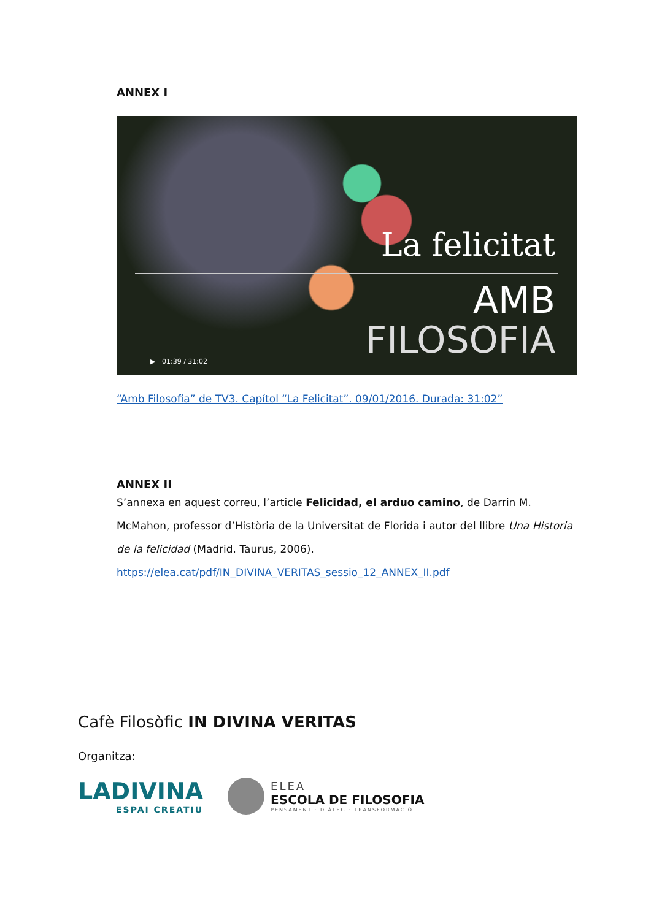ANNEX I
La felicitat
AMB
FILOSOFIA ▶ 01:39 / 31:02
“Amb Filosofia” de TV3. Capítol “La Felicitat”. 09/01/2016. Durada: 31:02”
ANNEX II
S’annexa en aquest correu, l’article Felicidad, el arduo camino, de Darrin M. McMahon, professor d’Història de la Universitat de Florida i autor del llibre Una Historia de la felicidad (Madrid. Taurus, 2006).
https://elea.cat/pdf/IN_DIVINA_VERITAS_sessio_12_ANNEX_II.pdf
Cafè Filosòfic IN DIVINA VERITAS
Organitza:
LADIVINA
ESPAI CREATIU
ELEA
ESCOLA DE FILOSOFIA
PENSAMENT · DIÀLEG · TRANSFORMACIÓ